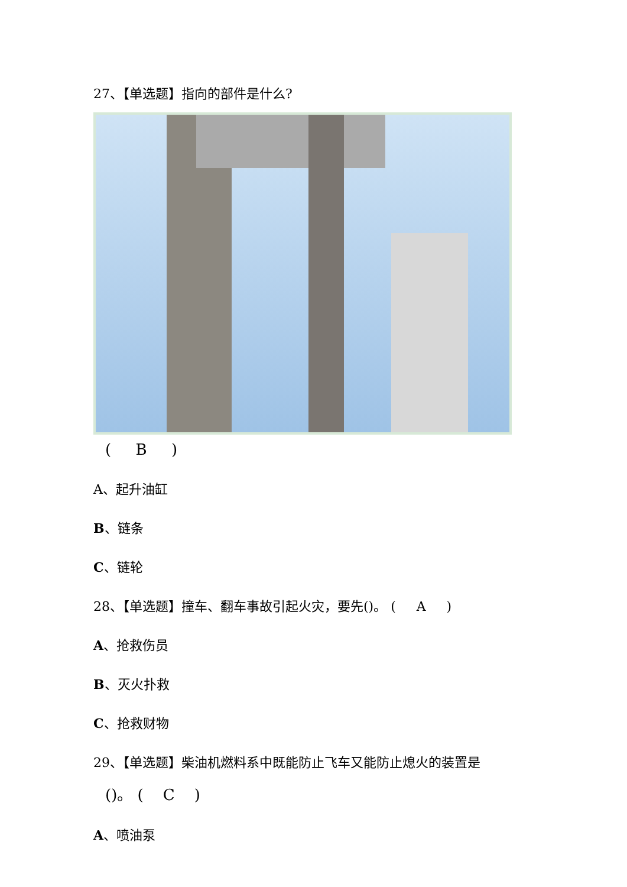27、【单选题】指向的部件是什么?
( B )
A、起升油缸
B、链条
C、链轮
28、【单选题】撞车、翻车事故引起火灾，要先()。 ( A )
A、抢救伤员
B、灭火扑救
C、抢救财物
29、【单选题】柴油机燃料系中既能防止飞车又能防止熄火的装置是
()。 ( C )
A、喷油泵